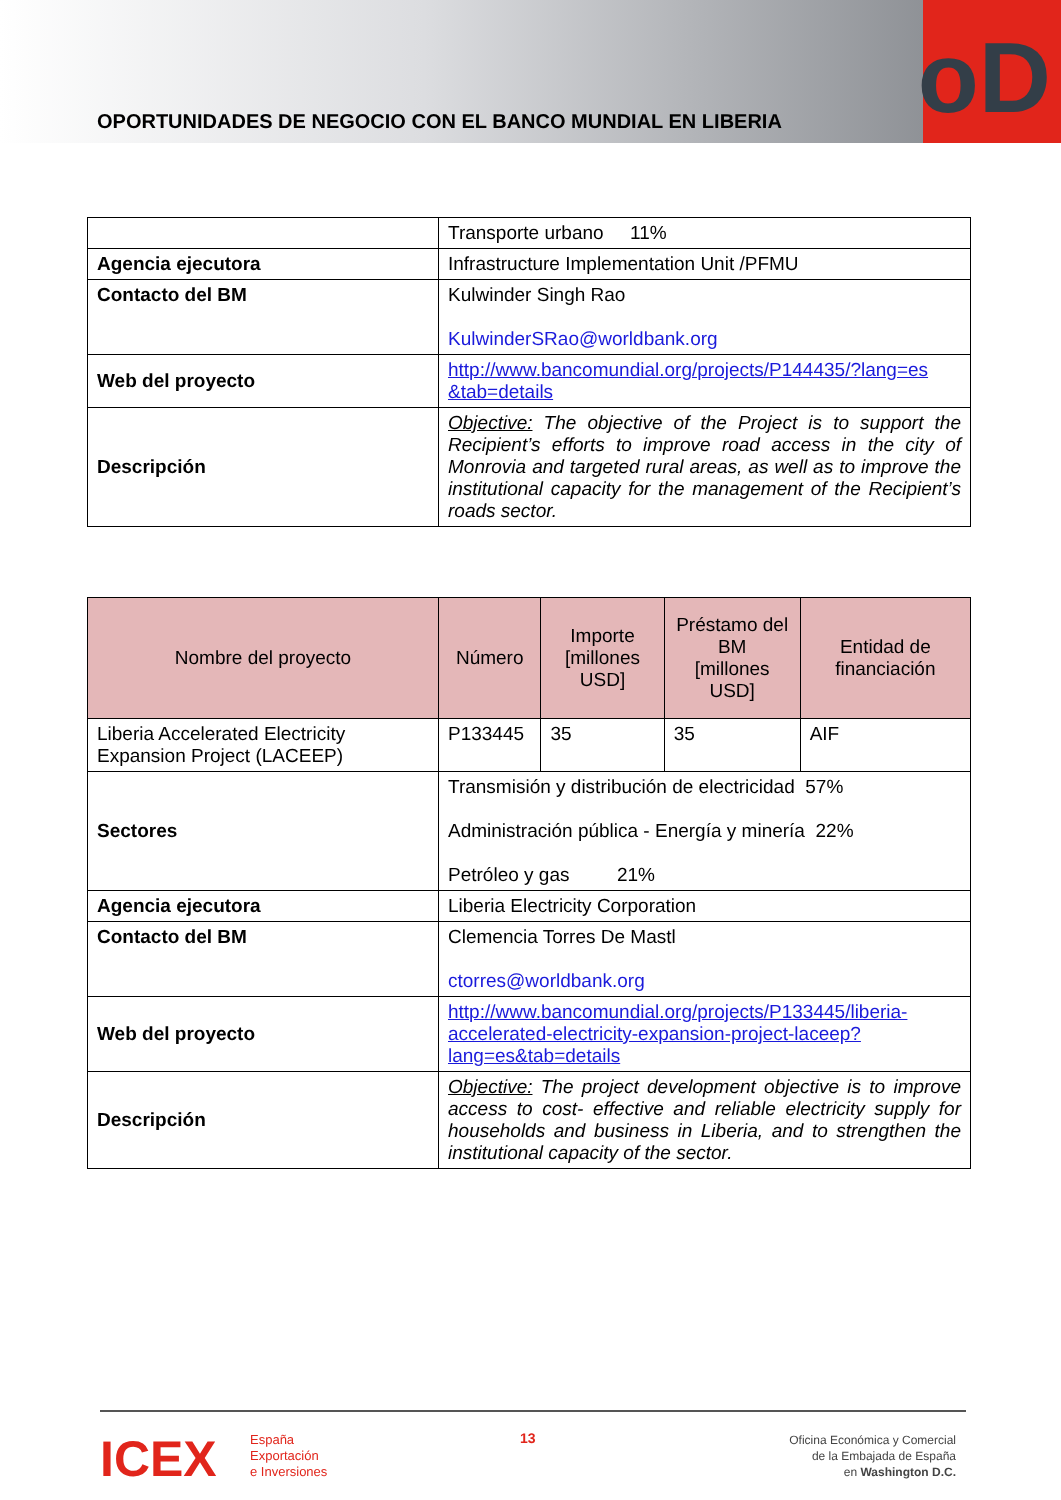OPORTUNIDADES DE NEGOCIO CON EL BANCO MUNDIAL EN LIBERIA
oD
| | Transporte urbano 11% |
| Agencia ejecutora | Infrastructure Implementation Unit /PFMU |
| Contacto del BM | Kulwinder Singh Rao KulwinderSRao@worldbank.org |
| Web del proyecto | http://www.bancomundial.org/projects/P144435/?lang=es &tab=details |
| Descripción | Objective: The objective of the Project is to support the Recipient’s efforts to improve road access in the city of Monrovia and targeted rural areas, as well as to improve the institutional capacity for the management of the Recipient’s roads sector. |
| Nombre del proyecto | Número | Importe [millones USD] | Préstamo del BM [millones USD] | Entidad de financiación |
| --- | --- | --- | --- | --- |
| Liberia Accelerated Electricity Expansion Project (LACEEP) | P133445 | 35 | 35 | AIF |
| Sectores | Transmisión y distribución de electricidad 57% Administración pública - Energía y minería 22% Petróleo y gas 21% | | | |
| Agencia ejecutora | Liberia Electricity Corporation | | | |
| Contacto del BM | Clemencia Torres De Mastl ctorres@worldbank.org | | | |
| Web del proyecto | http://www.bancomundial.org/projects/P133445/liberia-accelerated-electricity-expansion-project-laceep?lang=es&tab=details | | | |
| Descripción | Objective: The project development objective is to improve access to cost- effective and reliable electricity supply for households and business in Liberia, and to strengthen the institutional capacity of the sector. | | | |
ICEX
España
Exportación
e Inversiones
13
Oficina Económica y Comercial
de la Embajada de España
en Washington D.C.